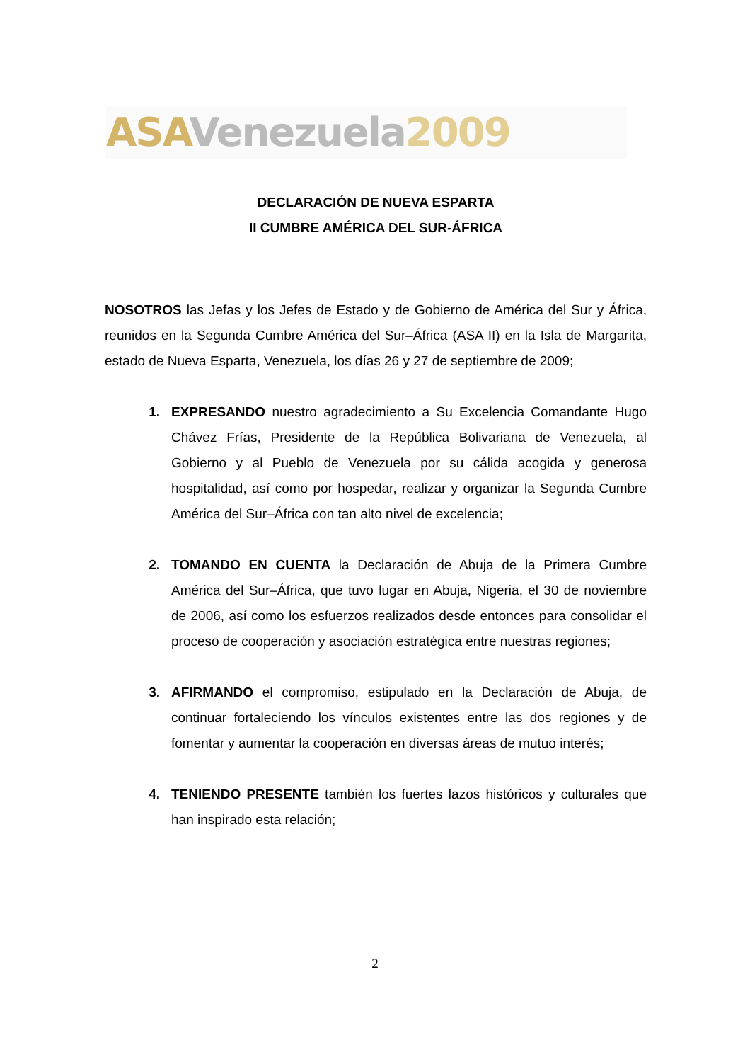ASA Venezuela 2009
DECLARACIÓN DE NUEVA ESPARTA
II CUMBRE AMÉRICA DEL SUR-ÁFRICA
NOSOTROS las Jefas y los Jefes de Estado y de Gobierno de América del Sur y África, reunidos en la Segunda Cumbre América del Sur–África (ASA II) en la Isla de Margarita, estado de Nueva Esparta, Venezuela, los días 26 y 27 de septiembre de 2009;
1. EXPRESANDO nuestro agradecimiento a Su Excelencia Comandante Hugo Chávez Frías, Presidente de la República Bolivariana de Venezuela, al Gobierno y al Pueblo de Venezuela por su cálida acogida y generosa hospitalidad, así como por hospedar, realizar y organizar la Segunda Cumbre América del Sur–África con tan alto nivel de excelencia;
2. TOMANDO EN CUENTA la Declaración de Abuja de la Primera Cumbre América del Sur–África, que tuvo lugar en Abuja, Nigeria, el 30 de noviembre de 2006, así como los esfuerzos realizados desde entonces para consolidar el proceso de cooperación y asociación estratégica entre nuestras regiones;
3. AFIRMANDO el compromiso, estipulado en la Declaración de Abuja, de continuar fortaleciendo los vínculos existentes entre las dos regiones y de fomentar y aumentar la cooperación en diversas áreas de mutuo interés;
4. TENIENDO PRESENTE también los fuertes lazos históricos y culturales que han inspirado esta relación;
2